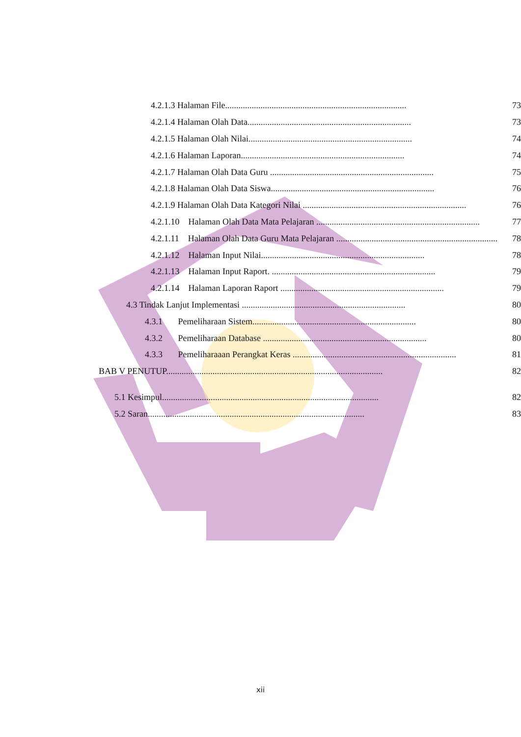4.2.1.3 Halaman File.................................................................................. 73
4.2.1.4 Halaman Olah Data.......................................................................... 73
4.2.1.5 Halaman Olah Nilai.......................................................................... 74
4.2.1.6 Halaman Laporan.......................................................................... 74
4.2.1.7 Halaman Olah Data Guru .......................................................................... 75
4.2.1.8 Halaman Olah Data Siswa.......................................................................... 76
4.2.1.9 Halaman Olah Data Kategori Nilai .......................................................................... 76
4.2.1.10 Halaman Olah Data Mata Pelajaran .......................................................................... 77
4.2.1.11 Halaman Olah Data Guru Mata Pelajaran .......................................................................... 78
4.2.1.12 Halaman Input Nilai.......................................................................... 78
4.2.1.13 Halaman Input Raport. .......................................................................... 79
4.2.1.14 Halaman Laporan Raport .......................................................................... 79
4.3 Tindak Lanjut Implementasi .......................................................................... 80
4.3.1 Pemeliharaan Sistem.......................................................................... 80
4.3.2 Pemeliharaan Database .......................................................................... 80
4.3.3 Pemeliharaaan Perangkat Keras .......................................................................... 81
BAB V PENUTUP.................................................................................................. 82
5.1 Kesimpul.................................................................................................. 82
5.2 Saran.................................................................................................. 83
xii